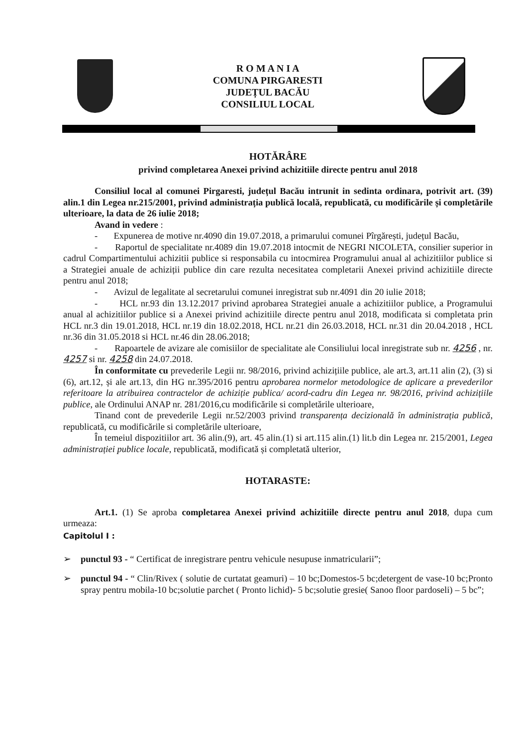R O M A N I A
COMUNA PIRGARESTI
JUDEȚUL BACĂU
CONSILIUL LOCAL
HOTĂRÂRE
privind completarea Anexei privind achizitiile directe pentru anul 2018
Consiliul local al comunei Pirgaresti, județul Bacău intrunit in sedinta ordinara, potrivit art. (39) alin.1 din Legea nr.215/2001, privind administrația publică locală, republicată, cu modificările și completările ulterioare, la data de 26 iulie 2018;
Avand in vedere :
- Expunerea de motive nr.4090 din 19.07.2018, a primarului comunei Pîrgărești, județul Bacău,
- Raportul de specialitate nr.4089 din 19.07.2018 intocmit de NEGRI NICOLETA, consilier superior in cadrul Compartimentului achizitii publice si responsabila cu intocmirea Programului anual al achizitiilor publice si a Strategiei anuale de achiziții publice din care rezulta necesitatea completarii Anexei privind achizitiile directe pentru anul 2018;
- Avizul de legalitate al secretarului comunei inregistrat sub nr.4091 din 20 iulie 2018;
- HCL nr.93 din 13.12.2017 privind aprobarea Strategiei anuale a achizitiilor publice, a Programului anual al achizitiilor publice si a Anexei privind achizitiile directe pentru anul 2018, modificata si completata prin HCL nr.3 din 19.01.2018, HCL nr.19 din 18.02.2018, HCL nr.21 din 26.03.2018, HCL nr.31 din 20.04.2018 , HCL nr.36 din 31.05.2018 si HCL nr.46 din 28.06.2018;
- Rapoartele de avizare ale comisiilor de specialitate ale Consiliului local inregistrate sub nr. 4256 , nr. 4257 si nr. 4258 din 24.07.2018.
În conformitate cu prevederile Legii nr. 98/2016, privind achizițiile publice, ale art.3, art.11 alin (2), (3) si (6), art.12, și ale art.13, din HG nr.395/2016 pentru aprobarea normelor metodologice de aplicare a prevederilor referitoare la atribuirea contractelor de achiziție publica/ acord-cadru din Legea nr. 98/2016, privind achizițiile publice, ale Ordinului ANAP nr. 281/2016,cu modificările si completările ulterioare,
Tinand cont de prevederile Legii nr.52/2003 privind transparența decizională în administrația publică, republicată, cu modificările si completările ulterioare,
În temeiul dispozitiilor art. 36 alin.(9), art. 45 alin.(1) si art.115 alin.(1) lit.b din Legea nr. 215/2001, Legea administrației publice locale, republicată, modificată și completată ulterior,
HOTARASTE:
Art.1. (1) Se aproba completarea Anexei privind achizitiile directe pentru anul 2018, dupa cum urmeaza:
Capitolul I :
➢ punctul 93 - “ Certificat de inregistrare pentru vehicule nesupuse inmatricularii”;
➢ punctul 94 - “ Clin/Rivex ( solutie de curtatat geamuri) – 10 bc;Domestos-5 bc;detergent de vase-10 bc;Pronto spray pentru mobila-10 bc;solutie parchet ( Pronto lichid)- 5 bc;solutie gresie( Sanoo floor pardoseli) – 5 bc”;